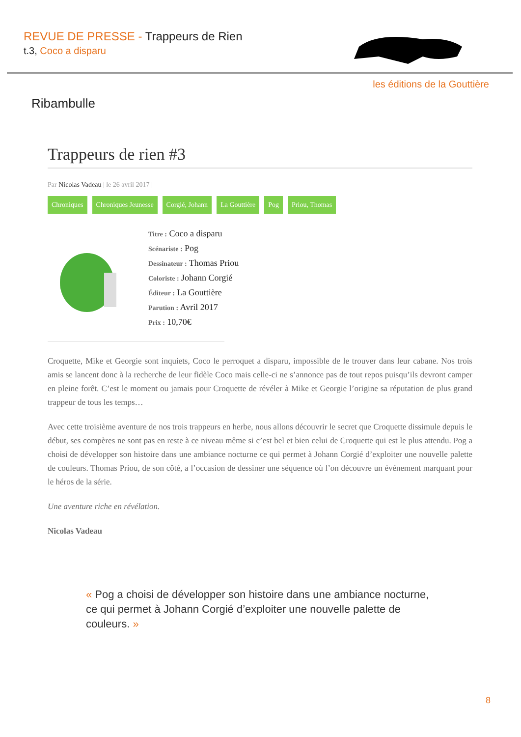REVUE DE PRESSE - Trappeurs de Rien
t.3, Coco a disparu
les éditions de la Gouttière
Ribambulle
Trappeurs de rien #3
Par Nicolas Vadeau | le 26 avril 2017 |
Chroniques Chroniques Jeunesse Corgié, Johann La Gouttière Pog Priou, Thomas
Titre : Coco a disparu
Scénariste : Pog
Dessinateur : Thomas Priou
Coloriste : Johann Corgié
Éditeur : La Gouttière
Parution : Avril 2017
Prix : 10,70€
Croquette, Mike et Georgie sont inquiets, Coco le perroquet a disparu, impossible de le trouver dans leur cabane. Nos trois amis se lancent donc à la recherche de leur fidèle Coco mais celle-ci ne s’annonce pas de tout repos puisqu’ils devront camper en pleine forêt. C’est le moment ou jamais pour Croquette de révéler à Mike et Georgie l’origine sa réputation de plus grand trappeur de tous les temps…
Avec cette troisième aventure de nos trois trappeurs en herbe, nous allons découvrir le secret que Croquette dissimule depuis le début, ses compères ne sont pas en reste à ce niveau même si c’est bel et bien celui de Croquette qui est le plus attendu. Pog a choisi de développer son histoire dans une ambiance nocturne ce qui permet à Johann Corgié d’exploiter une nouvelle palette de couleurs. Thomas Priou, de son côté, a l’occasion de dessiner une séquence où l’on découvre un événement marquant pour le héros de la série.
Une aventure riche en révélation.
Nicolas Vadeau
« Pog a choisi de développer son histoire dans une ambiance nocturne, ce qui permet à Johann Corgié d’exploiter une nouvelle palette de couleurs. »
8